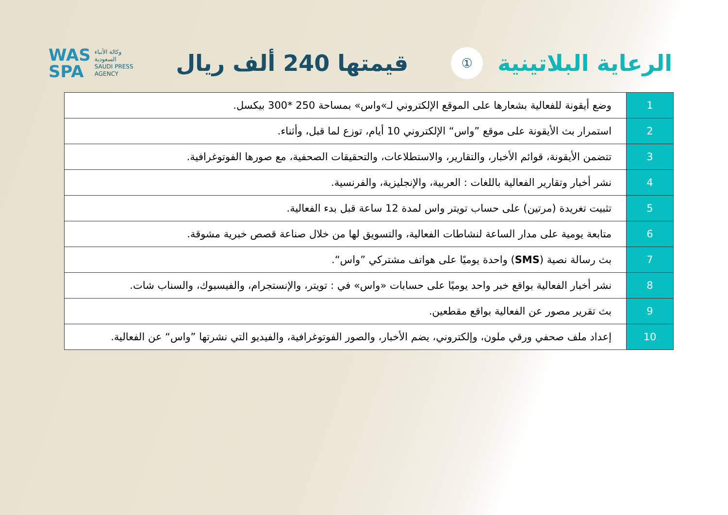الرعاية البلاتينية
①
قيمتها 240 ألف ريال
WAS
SPA وكالة الأنباء
السعودية
SAUDI PRESS
AGENCY
| 1 | وضع أيقونة للفعالية بشعارها على الموقع الإلكتروني لـ»واس» بمساحة 250 *300 بيكسل. |
| 2 | استمرار بث الأيقونة على موقع ”واس“ الإلكتروني 10 أيام، توزع لما قبل، وأثناء. |
| 3 | تتضمن الأيقونة، قوائم الأخبار، والتقارير، والاستطلاعات، والتحقيقات الصحفية، مع صورها الفوتوغرافية. |
| 4 | نشر أخبار وتقارير الفعالية باللغات : العربية، والإنجليزية، والفرنسية. |
| 5 | تثبيت تغريدة (مرتين) على حساب تويتر واس لمدة 12 ساعة قبل بدء الفعالية. |
| 6 | متابعة يومية على مدار الساعة لنشاطات الفعالية، والتسويق لها من خلال صناعة قصص خبرية مشوقة. |
| 7 | بث رسالة نصية ( SMS ) واحدة يوميًا على هواتف مشتركي ”واس“. |
| 8 | نشر أخبار الفعالية بواقع خبر واحد يوميًا على حسابات «واس» في : تويتر، والإنستجرام، والفيسبوك، والسناب شات. |
| 9 | بث تقرير مصور عن الفعالية بواقع مقطعين. |
| 10 | إعداد ملف صحفي ورقي ملون، وإلكتروني، يضم الأخبار، والصور الفوتوغرافية، والفيديو التي نشرتها ”واس“ عن الفعالية. |